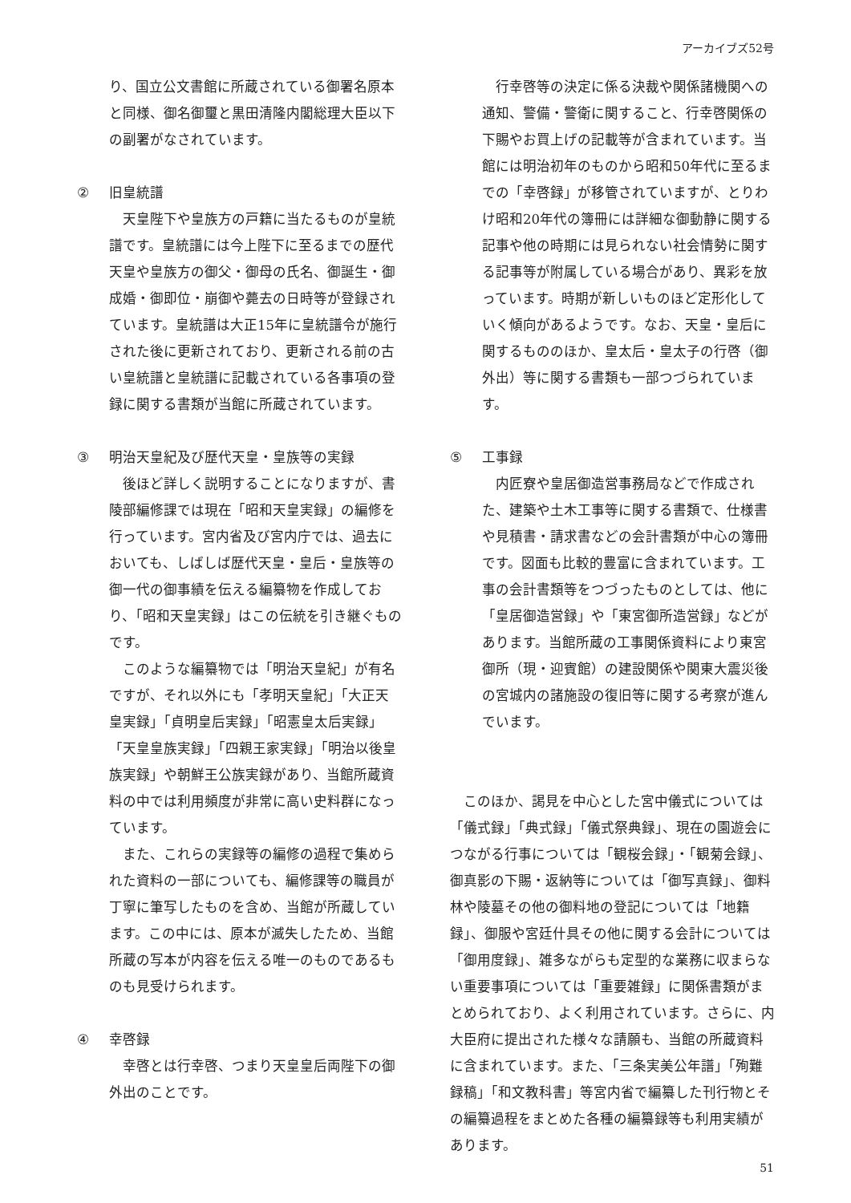アーカイブズ52号
り、国立公文書館に所蔵されている御署名原本と同様、御名御璽と黒田清隆内閣総理大臣以下の副署がなされています。
② 旧皇統譜
天皇陛下や皇族方の戸籍に当たるものが皇統譜です。皇統譜には今上陛下に至るまでの歴代天皇や皇族方の御父・御母の氏名、御誕生・御成婚・御即位・崩御や薨去の日時等が登録されています。皇統譜は大正15年に皇統譜令が施行された後に更新されており、更新される前の古い皇統譜と皇統譜に記載されている各事項の登録に関する書類が当館に所蔵されています。
③ 明治天皇紀及び歴代天皇・皇族等の実録
後ほど詳しく説明することになりますが、書陵部編修課では現在「昭和天皇実録」の編修を行っています。宮内省及び宮内庁では、過去においても、しばしば歴代天皇・皇后・皇族等の御一代の御事績を伝える編纂物を作成しており、「昭和天皇実録」はこの伝統を引き継ぐものです。
このような編纂物では「明治天皇紀」が有名ですが、それ以外にも「孝明天皇紀」「大正天皇実録」「貞明皇后実録」「昭憲皇太后実録」「天皇皇族実録」「四親王家実録」「明治以後皇族実録」や朝鮮王公族実録があり、当館所蔵資料の中では利用頻度が非常に高い史料群になっています。
また、これらの実録等の編修の過程で集められた資料の一部についても、編修課等の職員が丁寧に筆写したものを含め、当館が所蔵しています。この中には、原本が滅失したため、当館所蔵の写本が内容を伝える唯一のものであるものも見受けられます。
④ 幸啓録
幸啓とは行幸啓、つまり天皇皇后両陛下の御外出のことです。
行幸啓等の決定に係る決裁や関係諸機関への通知、警備・警衛に関すること、行幸啓関係の下賜やお買上げの記載等が含まれています。当館には明治初年のものから昭和50年代に至るまでの「幸啓録」が移管されていますが、とりわけ昭和20年代の簿冊には詳細な御動静に関する記事や他の時期には見られない社会情勢に関する記事等が附属している場合があり、異彩を放っています。時期が新しいものほど定形化していく傾向があるようです。なお、天皇・皇后に関するもののほか、皇太后・皇太子の行啓（御外出）等に関する書類も一部つづられています。
⑤ 工事録
内匠寮や皇居御造営事務局などで作成された、建築や土木工事等に関する書類で、仕様書や見積書・請求書などの会計書類が中心の簿冊です。図面も比較的豊富に含まれています。工事の会計書類等をつづったものとしては、他に「皇居御造営録」や「東宮御所造営録」などがあります。当館所蔵の工事関係資料により東宮御所（現・迎賓館）の建設関係や関東大震災後の宮城内の諸施設の復旧等に関する考察が進んでいます。
このほか、謁見を中心とした宮中儀式については「儀式録」「典式録」「儀式祭典録」、現在の園遊会につながる行事については「観桜会録」・「観菊会録」、御真影の下賜・返納等については「御写真録」、御料林や陵墓その他の御料地の登記については「地籍録」、御服や宮廷什具その他に関する会計については「御用度録」、雑多ながらも定型的な業務に収まらない重要事項については「重要雑録」に関係書類がまとめられており、よく利用されています。さらに、内大臣府に提出された様々な請願も、当館の所蔵資料に含まれています。また、「三条実美公年譜」「殉難録稿」「和文教科書」等宮内省で編纂した刊行物とその編纂過程をまとめた各種の編纂録等も利用実績があります。
51